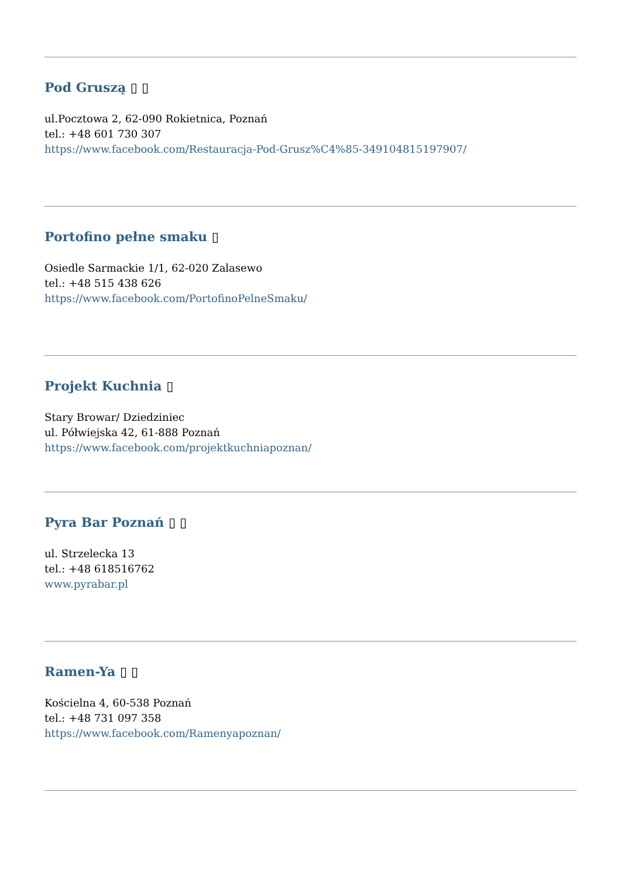Pod Gruszą ▯ ▯
ul.Pocztowa 2, 62-090 Rokietnica, Poznań
tel.: +48 601 730 307
https://www.facebook.com/Restauracja-Pod-Grusz%C4%85-349104815197907/
Portofino pełne smaku ▯
Osiedle Sarmackie 1/1, 62-020 Zalasewo
tel.: +48 515 438 626
https://www.facebook.com/PortofinoPelneSmaku/
Projekt Kuchnia ▯
Stary Browar/ Dziedziniec
ul. Półwiejska 42, 61-888 Poznań
https://www.facebook.com/projektkuchniapoznan/
Pyra Bar Poznań ▯ ▯
ul. Strzelecka 13
tel.: +48 618516762
www.pyrabar.pl
Ramen-Ya ▯ ▯
Kościelna 4, 60-538 Poznań
tel.: +48 731 097 358
https://www.facebook.com/Ramenyapoznan/